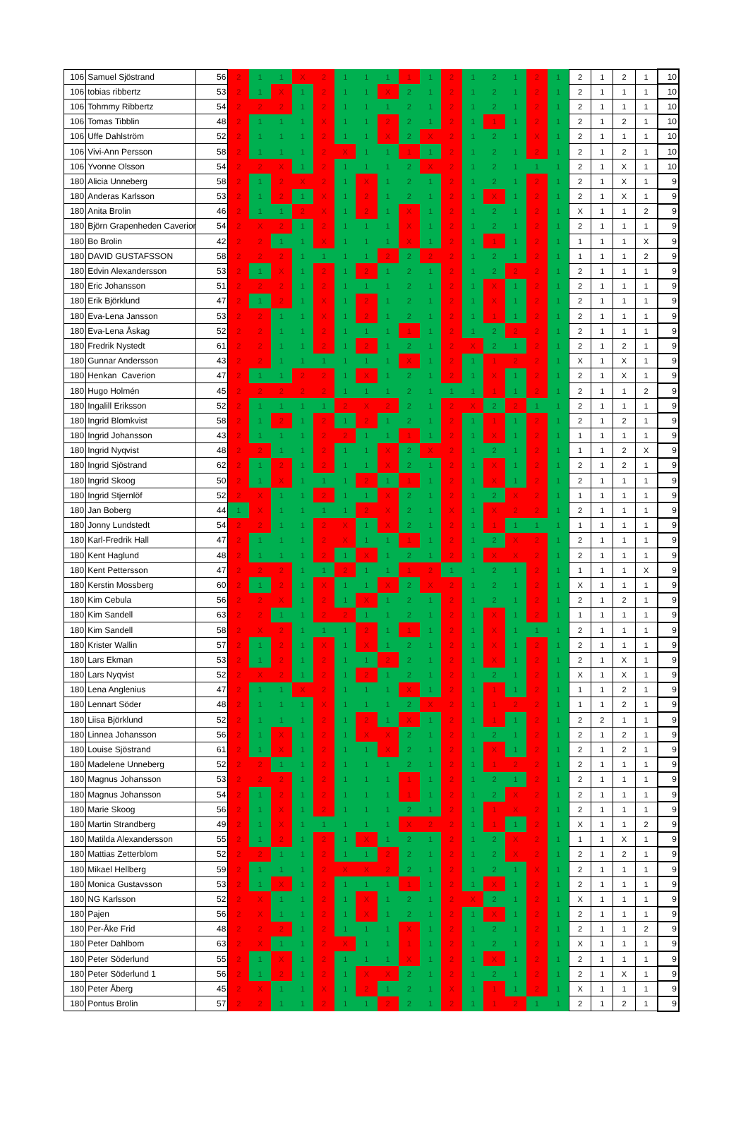| 106 | Samuel Sjöstrand | 56 | 2 | 1 | 1 | X | 2 | 1 | 1 | 1 | 1 | 1 | 2 | 1 | 2 | 1 | 2 | 1 | 2 | 1 | 2 | 1 | 10 |
| 106 | tobias ribbertz | 53 | 2 | 1 | X | 1 | 2 | 1 | 1 | X | 2 | 1 | 2 | 1 | 2 | 1 | 2 | 1 | 2 | 1 | 1 | 1 | 10 |
| 106 | Tohmmy Ribbertz | 54 | 2 | 2 | 2 | 1 | 2 | 1 | 1 | 1 | 2 | 1 | 2 | 1 | 2 | 1 | 2 | 1 | 2 | 1 | 1 | 1 | 10 |
| 106 | Tomas Tibblin | 48 | 2 | 1 | 1 | 1 | X | 1 | 1 | 2 | 2 | 1 | 2 | 1 | 1 | 1 | 2 | 1 | 2 | 1 | 2 | 1 | 10 |
| 106 | Uffe Dahlström | 52 | 2 | 1 | 1 | 1 | 2 | 1 | 1 | X | 2 | X | 2 | 1 | 2 | 1 | X | 1 | 2 | 1 | 1 | 1 | 10 |
| 106 | Vivi-Ann Persson | 58 | 2 | 1 | 1 | 1 | 2 | X | 1 | 1 | 1 | 1 | 2 | 1 | 2 | 1 | 2 | 1 | 2 | 1 | 2 | 1 | 10 |
| 106 | Yvonne Olsson | 54 | 2 | 2 | X | 1 | 2 | 1 | 1 | 1 | 2 | X | 2 | 1 | 2 | 1 | 1 | 1 | 2 | 1 | X | 1 | 10 |
| 180 | Alicia Unneberg | 58 | 2 | 1 | 2 | X | 2 | 1 | X | 1 | 2 | 1 | 2 | 1 | 2 | 1 | 2 | 1 | 2 | 1 | X | 1 | 9 |
| 180 | Anderas Karlsson | 53 | 2 | 1 | 2 | 1 | X | 1 | 2 | 1 | 2 | 1 | 2 | 1 | X | 1 | 2 | 1 | 2 | 1 | X | 1 | 9 |
| 180 | Anita Brolin | 46 | 2 | 1 | 1 | 2 | X | 1 | 2 | 1 | X | 1 | 2 | 1 | 2 | 1 | 2 | 1 | X | 1 | 1 | 2 | 9 |
| 180 | Björn Grapenheden Caverion | 54 | 2 | X | 2 | 1 | 2 | 1 | 1 | 1 | X | 1 | 2 | 1 | 2 | 1 | 2 | 1 | 2 | 1 | 1 | 1 | 9 |
| 180 | Bo Brolin | 42 | 2 | 2 | 1 | 1 | X | 1 | 1 | 1 | X | 1 | 2 | 1 | 1 | 1 | 2 | 1 | 1 | 1 | 1 | X | 9 |
| 180 | DAVID GUSTAFSSON | 58 | 2 | 2 | 2 | 1 | 1 | 1 | 1 | 2 | 2 | 2 | 2 | 1 | 2 | 1 | 2 | 1 | 1 | 1 | 1 | 2 | 9 |
| 180 | Edvin Alexandersson | 53 | 2 | 1 | X | 1 | 2 | 1 | 2 | 1 | 2 | 1 | 2 | 1 | 2 | 2 | 2 | 1 | 2 | 1 | 1 | 1 | 9 |
| 180 | Eric Johansson | 51 | 2 | 2 | 2 | 1 | 2 | 1 | 1 | 1 | 2 | 1 | 2 | 1 | X | 1 | 2 | 1 | 2 | 1 | 1 | 1 | 9 |
| 180 | Erik Björklund | 47 | 2 | 1 | 2 | 1 | X | 1 | 2 | 1 | 2 | 1 | 2 | 1 | X | 1 | 2 | 1 | 2 | 1 | 1 | 1 | 9 |
| 180 | Eva-Lena Jansson | 53 | 2 | 2 | 1 | 1 | X | 1 | 2 | 1 | 2 | 1 | 2 | 1 | 1 | 1 | 2 | 1 | 2 | 1 | 1 | 1 | 9 |
| 180 | Eva-Lena Åskag | 52 | 2 | 2 | 1 | 1 | 2 | 1 | 1 | 1 | 1 | 1 | 2 | 1 | 2 | 2 | 2 | 1 | 2 | 1 | 1 | 1 | 9 |
| 180 | Fredrik Nystedt | 61 | 2 | 2 | 1 | 1 | 2 | 1 | 2 | 1 | 2 | 1 | 2 | X | 2 | 1 | 2 | 1 | 2 | 1 | 2 | 1 | 9 |
| 180 | Gunnar Andersson | 43 | 2 | 2 | 1 | 1 | 1 | 1 | 1 | 1 | X | 1 | 2 | 1 | 1 | 2 | 2 | 1 | X | 1 | X | 1 | 9 |
| 180 | Henkan Caverion | 47 | 2 | 1 | 1 | 2 | 2 | 1 | X | 1 | 2 | 1 | 2 | 1 | X | 1 | 2 | 1 | 2 | 1 | X | 1 | 9 |
| 180 | Hugo Holmén | 45 | 2 | 2 | 2 | 2 | 2 | 1 | 1 | 1 | 2 | 1 | 1 | 1 | 1 | 1 | 2 | 1 | 2 | 1 | 1 | 2 | 9 |
| 180 | Ingalill Eriksson | 52 | 2 | 1 | 1 | 1 | 1 | 2 | X | 2 | 2 | 1 | 2 | X | 2 | 2 | 1 | 1 | 2 | 1 | 1 | 1 | 9 |
| 180 | Ingrid Blomkvist | 58 | 2 | 1 | 2 | 1 | 2 | 1 | 2 | 1 | 2 | 1 | 2 | 1 | 1 | 1 | 2 | 1 | 2 | 1 | 2 | 1 | 9 |
| 180 | Ingrid Johansson | 43 | 2 | 1 | 1 | 1 | 2 | 2 | 1 | 1 | 1 | 1 | 2 | 1 | X | 1 | 2 | 1 | 1 | 1 | 1 | 1 | 9 |
| 180 | Ingrid Nyqvist | 48 | 2 | 2 | 1 | 1 | 2 | 1 | 1 | X | 2 | X | 2 | 1 | 2 | 1 | 2 | 1 | 1 | 1 | 2 | X | 9 |
| 180 | Ingrid Sjöstrand | 62 | 2 | 1 | 2 | 1 | 2 | 1 | 1 | X | 2 | 1 | 2 | 1 | X | 1 | 2 | 1 | 2 | 1 | 2 | 1 | 9 |
| 180 | Ingrid Skoog | 50 | 2 | 1 | X | 1 | 1 | 1 | 2 | 1 | 1 | 1 | 2 | 1 | X | 1 | 2 | 1 | 2 | 1 | 1 | 1 | 9 |
| 180 | Ingrid Stjernlöf | 52 | 2 | X | 1 | 1 | 2 | 1 | 1 | X | 2 | 1 | 2 | 1 | 2 | X | 2 | 1 | 1 | 1 | 1 | 1 | 9 |
| 180 | Jan Boberg | 44 | 1 | X | 1 | 1 | 1 | 1 | 2 | X | 2 | 1 | X | 1 | X | 2 | 2 | 1 | 2 | 1 | 1 | 1 | 9 |
| 180 | Jonny Lundstedt | 54 | 2 | 2 | 1 | 1 | 2 | X | 1 | X | 2 | 1 | 2 | 1 | 1 | 1 | 1 | 1 | 1 | 1 | 1 | 1 | 9 |
| 180 | Karl-Fredrik Hall | 47 | 2 | 1 | 1 | 1 | 2 | X | 1 | 1 | 1 | 1 | 2 | 1 | 2 | X | 2 | 1 | 2 | 1 | 1 | 1 | 9 |
| 180 | Kent Haglund | 48 | 2 | 1 | 1 | 1 | 2 | 1 | X | 1 | 2 | 1 | 2 | 1 | X | X | 2 | 1 | 2 | 1 | 1 | 1 | 9 |
| 180 | Kent Pettersson | 47 | 2 | 2 | 2 | 1 | 1 | 2 | 1 | 1 | 1 | 2 | 1 | 1 | 2 | 1 | 2 | 1 | 1 | 1 | 1 | X | 9 |
| 180 | Kerstin Mossberg | 60 | 2 | 1 | 2 | 1 | X | 1 | 1 | X | 2 | X | 2 | 1 | 2 | 1 | 2 | 1 | X | 1 | 1 | 1 | 9 |
| 180 | Kim Cebula | 56 | 2 | 2 | X | 1 | 2 | 1 | X | 1 | 2 | 1 | 2 | 1 | 2 | 1 | 2 | 1 | 2 | 1 | 2 | 1 | 9 |
| 180 | Kim Sandell | 63 | 2 | 2 | 1 | 1 | 2 | 2 | 1 | 1 | 2 | 1 | 2 | 1 | X | 1 | 2 | 1 | 1 | 1 | 1 | 1 | 9 |
| 180 | Kim Sandell | 58 | 2 | X | 2 | 1 | 1 | 1 | 2 | 1 | 1 | 1 | 2 | 1 | X | 1 | 1 | 1 | 2 | 1 | 1 | 1 | 9 |
| 180 | Krister Wallin | 57 | 2 | 1 | 2 | 1 | X | 1 | X | 1 | 2 | 1 | 2 | 1 | X | 1 | 2 | 1 | 2 | 1 | 1 | 1 | 9 |
| 180 | Lars Ekman | 53 | 2 | 1 | 2 | 1 | 2 | 1 | 1 | 2 | 2 | 1 | 2 | 1 | X | 1 | 2 | 1 | 2 | 1 | X | 1 | 9 |
| 180 | Lars Nyqvist | 52 | 2 | X | 2 | 1 | 2 | 1 | 2 | 1 | 2 | 1 | 2 | 1 | 2 | 1 | 2 | 1 | X | 1 | X | 1 | 9 |
| 180 | Lena Anglenius | 47 | 2 | 1 | 1 | X | 2 | 1 | 1 | 1 | X | 1 | 2 | 1 | 1 | 1 | 2 | 1 | 1 | 1 | 2 | 1 | 9 |
| 180 | Lennart Söder | 48 | 2 | 1 | 1 | 1 | X | 1 | 1 | 1 | 2 | X | 2 | 1 | 1 | 2 | 2 | 1 | 1 | 1 | 2 | 1 | 9 |
| 180 | Liisa Björklund | 52 | 2 | 1 | 1 | 1 | 2 | 1 | 2 | 1 | X | 1 | 2 | 1 | 1 | 1 | 2 | 1 | 2 | 2 | 1 | 1 | 9 |
| 180 | Linnea Johansson | 56 | 2 | 1 | X | 1 | 2 | 1 | X | X | 2 | 1 | 2 | 1 | 2 | 1 | 2 | 1 | 2 | 1 | 2 | 1 | 9 |
| 180 | Louise Sjöstrand | 61 | 2 | 1 | X | 1 | 2 | 1 | 1 | X | 2 | 1 | 2 | 1 | X | 1 | 2 | 1 | 2 | 1 | 2 | 1 | 9 |
| 180 | Madelene Unneberg | 52 | 2 | 2 | 1 | 1 | 2 | 1 | 1 | 1 | 2 | 1 | 2 | 1 | 1 | 2 | 2 | 1 | 2 | 1 | 1 | 1 | 9 |
| 180 | Magnus Johansson | 53 | 2 | 2 | 2 | 1 | 2 | 1 | 1 | 1 | 1 | 1 | 2 | 1 | 2 | 1 | 2 | 1 | 2 | 1 | 1 | 1 | 9 |
| 180 | Magnus Johansson | 54 | 2 | 1 | 2 | 1 | 2 | 1 | 1 | 1 | 1 | 1 | 2 | 1 | 2 | X | 2 | 1 | 2 | 1 | 1 | 1 | 9 |
| 180 | Marie Skoog | 56 | 2 | 1 | X | 1 | 2 | 1 | 1 | 1 | 2 | 1 | 2 | 1 | 1 | X | 2 | 1 | 2 | 1 | 1 | 1 | 9 |
| 180 | Martin Strandberg | 49 | 2 | 1 | X | 1 | 1 | 1 | 1 | 1 | X | 2 | 2 | 1 | 1 | 1 | 2 | 1 | X | 1 | 1 | 2 | 9 |
| 180 | Matilda Alexandersson | 55 | 2 | 1 | 2 | 1 | 2 | 1 | X | 1 | 2 | 1 | 2 | 1 | 2 | X | 2 | 1 | 1 | 1 | X | 1 | 9 |
| 180 | Mattias Zetterblom | 52 | 2 | 2 | 1 | 1 | 2 | 1 | 1 | 2 | 2 | 1 | 2 | 1 | 2 | X | 2 | 1 | 2 | 1 | 2 | 1 | 9 |
| 180 | Mikael Hellberg | 59 | 2 | 1 | 1 | 1 | 2 | X | X | 2 | 2 | 1 | 2 | 1 | 2 | 1 | X | 1 | 2 | 1 | 1 | 1 | 9 |
| 180 | Monica Gustavsson | 53 | 2 | 1 | X | 1 | 2 | 1 | 1 | 1 | 1 | 1 | 2 | 1 | X | 1 | 2 | 1 | 2 | 1 | 1 | 1 | 9 |
| 180 | NG Karlsson | 52 | 2 | X | 1 | 1 | 2 | 1 | X | 1 | 2 | 1 | 2 | X | 2 | 1 | 2 | 1 | X | 1 | 1 | 1 | 9 |
| 180 | Pajen | 56 | 2 | X | 1 | 1 | 2 | 1 | X | 1 | 2 | 1 | 2 | 1 | X | 1 | 2 | 1 | 2 | 1 | 1 | 1 | 9 |
| 180 | Per-Åke Frid | 48 | 2 | 2 | 2 | 1 | 2 | 1 | 1 | 1 | X | 1 | 2 | 1 | 2 | 1 | 2 | 1 | 2 | 1 | 1 | 2 | 9 |
| 180 | Peter Dahlbom | 63 | 2 | X | 1 | 1 | 2 | X | 1 | 1 | 1 | 1 | 2 | 1 | 2 | 1 | 2 | 1 | X | 1 | 1 | 1 | 9 |
| 180 | Peter Söderlund | 55 | 2 | 1 | X | 1 | 2 | 1 | 1 | 1 | X | 1 | 2 | 1 | X | 1 | 2 | 1 | 2 | 1 | 1 | 1 | 9 |
| 180 | Peter Söderlund 1 | 56 | 2 | 1 | 2 | 1 | 2 | 1 | X | X | 2 | 1 | 2 | 1 | 2 | 1 | 2 | 1 | 2 | 1 | X | 1 | 9 |
| 180 | Peter Åberg | 45 | 2 | X | 1 | 1 | X | 1 | 2 | 1 | 2 | 1 | X | 1 | 1 | 1 | 2 | 1 | X | 1 | 1 | 1 | 9 |
| 180 | Pontus Brolin | 57 | 2 | 2 | 1 | 1 | 2 | 1 | 1 | 2 | 2 | 1 | 2 | 1 | 1 | 2 | 1 | 1 | 2 | 1 | 2 | 1 | 9 |